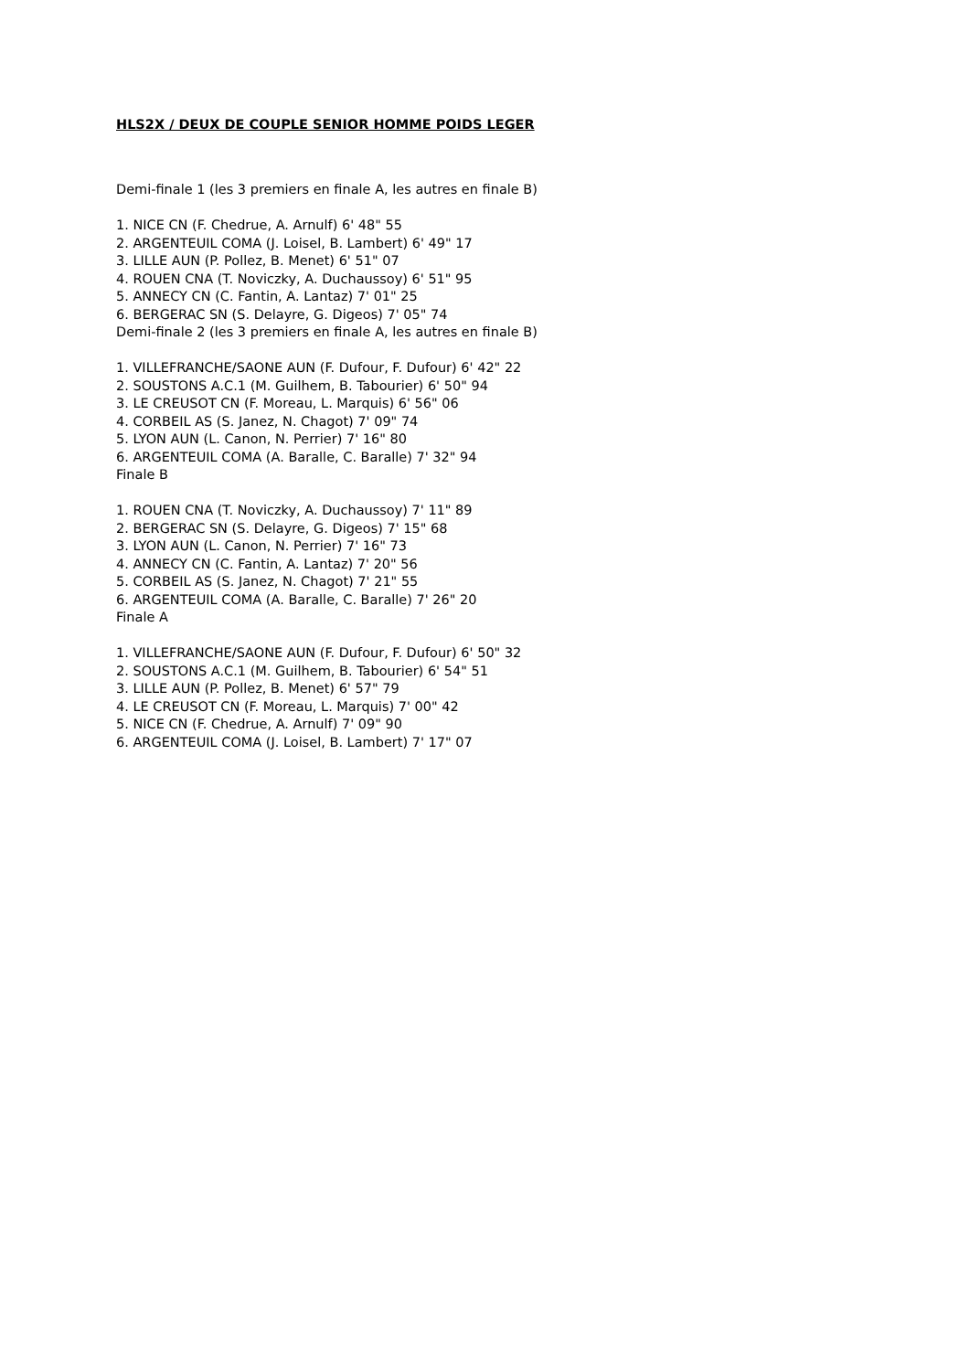HLS2X / DEUX DE COUPLE SENIOR HOMME POIDS LEGER
Demi-finale 1 (les 3 premiers en finale A, les autres en finale B)
1. NICE CN (F. Chedrue, A. Arnulf) 6' 48" 55
2. ARGENTEUIL COMA (J. Loisel, B. Lambert) 6' 49" 17
3. LILLE AUN (P. Pollez, B. Menet) 6' 51" 07
4. ROUEN CNA (T. Noviczky, A. Duchaussoy) 6' 51" 95
5. ANNECY CN (C. Fantin, A. Lantaz) 7' 01" 25
6. BERGERAC SN (S. Delayre, G. Digeos) 7' 05" 74
Demi-finale 2 (les 3 premiers en finale A, les autres en finale B)
1. VILLEFRANCHE/SAONE AUN (F. Dufour, F. Dufour) 6' 42" 22
2. SOUSTONS A.C.1 (M. Guilhem, B. Tabourier) 6' 50" 94
3. LE CREUSOT CN (F. Moreau, L. Marquis) 6' 56" 06
4. CORBEIL AS (S. Janez, N. Chagot) 7' 09" 74
5. LYON AUN (L. Canon, N. Perrier) 7' 16" 80
6. ARGENTEUIL COMA (A. Baralle, C. Baralle) 7' 32" 94
Finale B
1. ROUEN CNA (T. Noviczky, A. Duchaussoy) 7' 11" 89
2. BERGERAC SN (S. Delayre, G. Digeos) 7' 15" 68
3. LYON AUN (L. Canon, N. Perrier) 7' 16" 73
4. ANNECY CN (C. Fantin, A. Lantaz) 7' 20" 56
5. CORBEIL AS (S. Janez, N. Chagot) 7' 21" 55
6. ARGENTEUIL COMA (A. Baralle, C. Baralle) 7' 26" 20
Finale A
1. VILLEFRANCHE/SAONE AUN (F. Dufour, F. Dufour) 6' 50" 32
2. SOUSTONS A.C.1 (M. Guilhem, B. Tabourier) 6' 54" 51
3. LILLE AUN (P. Pollez, B. Menet) 6' 57" 79
4. LE CREUSOT CN (F. Moreau, L. Marquis) 7' 00" 42
5. NICE CN (F. Chedrue, A. Arnulf) 7' 09" 90
6. ARGENTEUIL COMA (J. Loisel, B. Lambert) 7' 17" 07